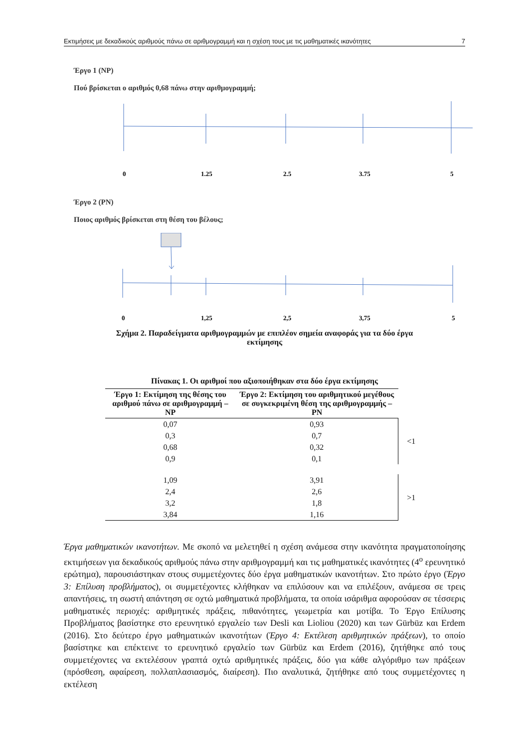Εκτιμήσεις με δεκαδικούς αριθμούς πάνω σε αριθμογραμμή και η σχέση τους με τις μαθηματικές ικανότητες 7
Έργο 1 (NP)
Πού βρίσκεται ο αριθμός 0,68 πάνω στην αριθμογραμμή;
0
1,25
2,5
3,75
5
Έργο 2 (PN)
Ποιος αριθμός βρίσκεται στη θέση του βέλους;
0
1,25
2,5
3,75
5
Σχήμα 2. Παραδείγματα αριθμογραμμών με επιπλέον σημεία αναφοράς για τα δύο έργα
εκτίμησης
Πίνακας 1. Οι αριθμοί που αξιοποιήθηκαν στα δύο έργα εκτίμησης
| Έργο 1: Εκτίμηση της θέσης του αριθμού πάνω σε αριθμογραμμή – NP | Έργο 2: Εκτίμηση του αριθμητικού μεγέθους σε συγκεκριμένη θέση της αριθμογραμμής – PN | |
| --- | --- | --- |
| 0,07 | 0,93 | <1 |
| 0,3 | 0,7 | |
| 0,68 | 0,32 | |
| 0,9 | 0,1 | |
| 1,09 | 3,91 | >1 |
| 2,4 | 2,6 | |
| 3,2 | 1,8 | |
| 3,84 | 1,16 | |
Έργα μαθηματικών ικανοτήτων. Με σκοπό να μελετηθεί η σχέση ανάμεσα στην ικανότητα πραγματοποίησης εκτιμήσεων για δεκαδικούς αριθμούς πάνω στην αριθμογραμμή και τις μαθηματικές ικανότητες (4<sup>ο</sup> ερευνητικό ερώτημα), παρουσιάστηκαν στους συμμετέχοντες δύο έργα μαθηματικών ικανοτήτων. Στο πρώτο έργο (Έργο 3: Επίλυση προβλήματος), οι συμμετέχοντες κλήθηκαν να επιλύσουν και να επιλέξουν, ανάμεσα σε τρεις απαντήσεις, τη σωστή απάντηση σε οχτώ μαθηματικά προβλήματα, τα οποία ισάριθμα αφορούσαν σε τέσσερις μαθηματικές περιοχές: αριθμητικές πράξεις, πιθανότητες, γεωμετρία και μοτίβα. Το Έργο Επίλυσης Προβλήματος βασίστηκε στο ερευνητικό εργαλείο των Desli και Lioliou (2020) και των Gürbüz και Erdem (2016). Στο δεύτερο έργο μαθηματικών ικανοτήτων (Έργο 4: Εκτέλεση αριθμητικών πράξεων), το οποίο βασίστηκε και επέκτεινε το ερευνητικό εργαλείο των Gürbüz και Erdem (2016), ζητήθηκε από τους συμμετέχοντες να εκτελέσουν γραπτά οχτώ αριθμητικές πράξεις, δύο για κάθε αλγόριθμο των πράξεων (πρόσθεση, αφαίρεση, πολλαπλασιασμός, διαίρεση). Πιο αναλυτικά, ζητήθηκε από τους συμμετέχοντες η εκτέλεση